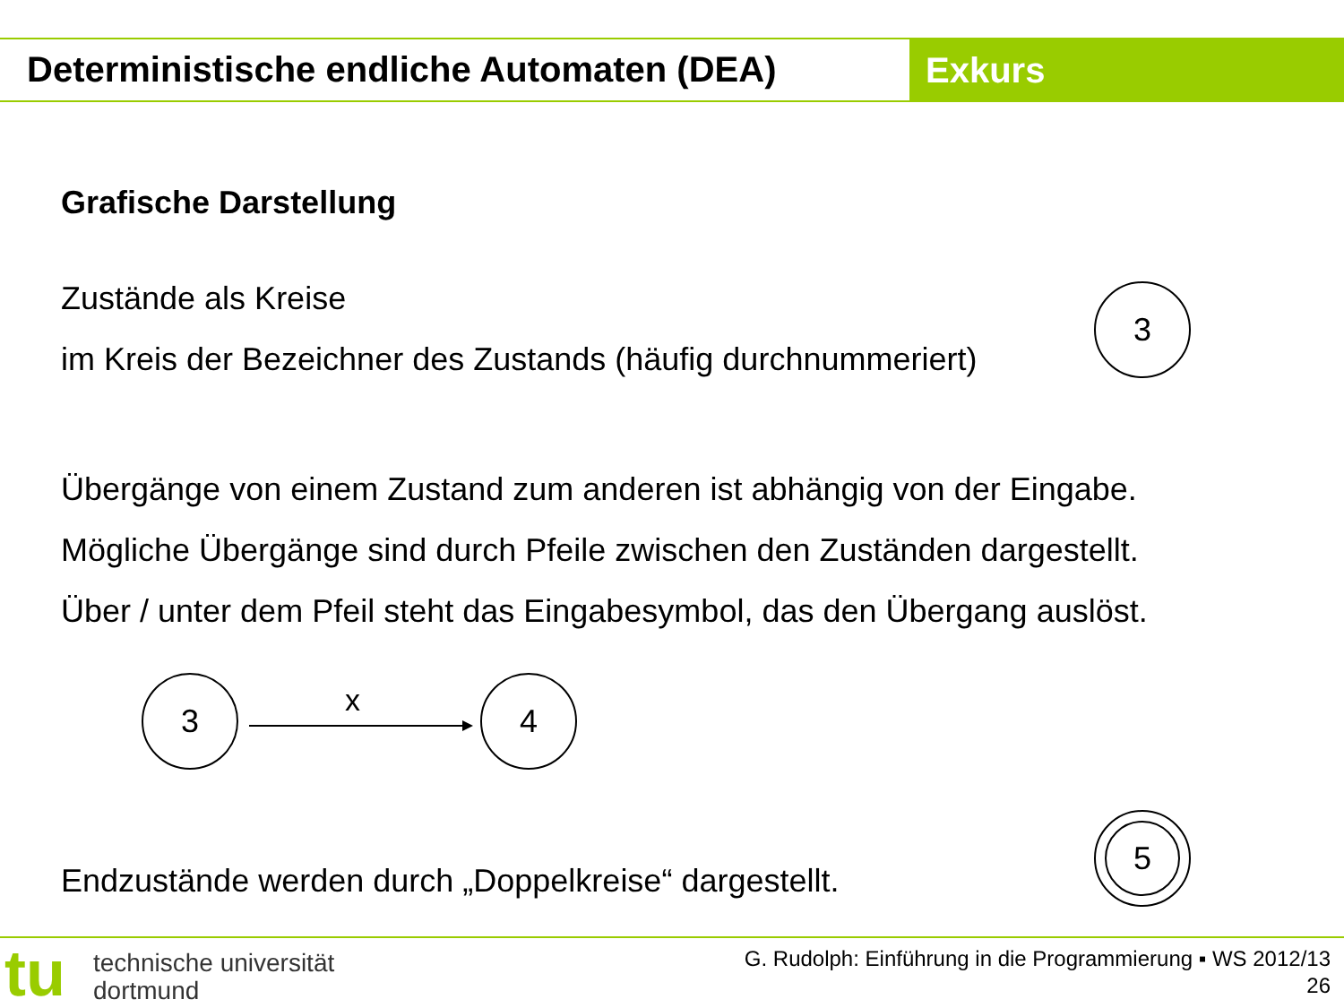Deterministische endliche Automaten (DEA)
Exkurs
Grafische Darstellung
Zustände als Kreise
im Kreis der Bezeichner des Zustands (häufig durchnummeriert)
3
Übergänge von einem Zustand zum anderen ist abhängig von der Eingabe.
Mögliche Übergänge sind durch Pfeile zwischen den Zuständen dargestellt.
Über / unter dem Pfeil steht das Eingabesymbol, das den Übergang auslöst.
3 x 4
Endzustände werden durch „Doppelkreise“ dargestellt.
5
tu
technische universität
dortmund
G. Rudolph: Einführung in die Programmierung ▪ WS 2012/13
26